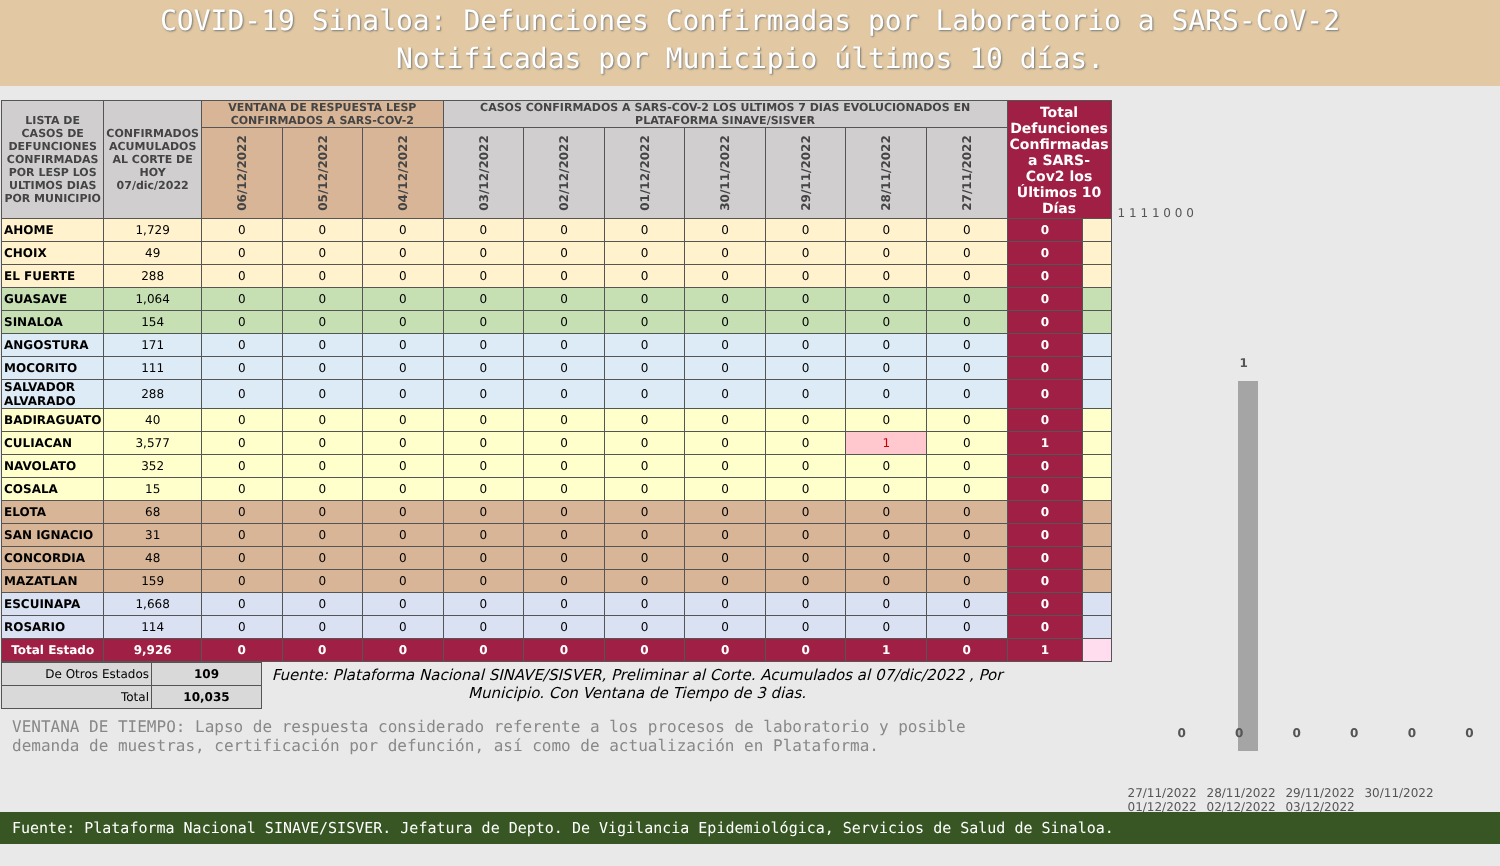COVID-19 Sinaloa: Defunciones Confirmadas por Laboratorio a SARS-CoV-2
Notificadas por Municipio últimos 10 días.
| LISTA DE CASOS DE DEFUNCIONES CONFIRMADAS POR LESP LOS ULTIMOS DIAS POR MUNICIPIO | CONFIRMADOS ACUMULADOS AL CORTE DE HOY 07/dic/2022 | VENTANA DE RESPUESTA LESP CONFIRMADOS A SARS-COV-2 | | | CASOS CONFIRMADOS A SARS-COV-2 LOS ULTIMOS 7 DIAS EVOLUCIONADOS EN PLATAFORMA SINAVE/SISVER | | | | | | | Total Defunciones Confirmadas a SARS-Cov2 los Últimos 10 Días | |
| --- | --- | --- | --- | --- | --- | --- | --- | --- | --- | --- | --- | --- | --- |
| | | 06/12/2022 | 05/12/2022 | 04/12/2022 | 03/12/2022 | 02/12/2022 | 01/12/2022 | 30/11/2022 | 29/11/2022 | 28/11/2022 | 27/11/2022 | | |
| AHOME | 1,729 | 0 | 0 | 0 | 0 | 0 | 0 | 0 | 0 | 0 | 0 | 0 | |
| CHOIX | 49 | 0 | 0 | 0 | 0 | 0 | 0 | 0 | 0 | 0 | 0 | 0 | |
| EL FUERTE | 288 | 0 | 0 | 0 | 0 | 0 | 0 | 0 | 0 | 0 | 0 | 0 | |
| GUASAVE | 1,064 | 0 | 0 | 0 | 0 | 0 | 0 | 0 | 0 | 0 | 0 | 0 | |
| SINALOA | 154 | 0 | 0 | 0 | 0 | 0 | 0 | 0 | 0 | 0 | 0 | 0 | |
| ANGOSTURA | 171 | 0 | 0 | 0 | 0 | 0 | 0 | 0 | 0 | 0 | 0 | 0 | |
| MOCORITO | 111 | 0 | 0 | 0 | 0 | 0 | 0 | 0 | 0 | 0 | 0 | 0 | |
| SALVADOR ALVARADO | 288 | 0 | 0 | 0 | 0 | 0 | 0 | 0 | 0 | 0 | 0 | 0 | |
| BADIRAGUATO | 40 | 0 | 0 | 0 | 0 | 0 | 0 | 0 | 0 | 0 | 0 | 0 | |
| CULIACAN | 3,577 | 0 | 0 | 0 | 0 | 0 | 0 | 0 | 0 | 1 | 0 | 1 | |
| NAVOLATO | 352 | 0 | 0 | 0 | 0 | 0 | 0 | 0 | 0 | 0 | 0 | 0 | |
| COSALA | 15 | 0 | 0 | 0 | 0 | 0 | 0 | 0 | 0 | 0 | 0 | 0 | |
| ELOTA | 68 | 0 | 0 | 0 | 0 | 0 | 0 | 0 | 0 | 0 | 0 | 0 | |
| SAN IGNACIO | 31 | 0 | 0 | 0 | 0 | 0 | 0 | 0 | 0 | 0 | 0 | 0 | |
| CONCORDIA | 48 | 0 | 0 | 0 | 0 | 0 | 0 | 0 | 0 | 0 | 0 | 0 | |
| MAZATLAN | 159 | 0 | 0 | 0 | 0 | 0 | 0 | 0 | 0 | 0 | 0 | 0 | |
| ESCUINAPA | 1,668 | 0 | 0 | 0 | 0 | 0 | 0 | 0 | 0 | 0 | 0 | 0 | |
| ROSARIO | 114 | 0 | 0 | 0 | 0 | 0 | 0 | 0 | 0 | 0 | 0 | 0 | |
| Total Estado | 9,926 | 0 | 0 | 0 | 0 | 0 | 0 | 0 | 0 | 1 | 0 | 1 | |
| De Otros Estados | 109 |
| Total | 10,035 |
Fuente: Plataforma Nacional SINAVE/SISVER, Preliminar al Corte. Acumulados al 07/dic/2022 , Por Municipio. Con Ventana de Tiempo de 3 dias.
VENTANA DE TIEMPO: Lapso de respuesta considerado referente a los procesos de laboratorio y posible demanda de muestras, certificación por defunción, así como de actualización en Plataforma.
1 1 1 1 0 0 0
1
0 0 0 0 0 0
27/11/2022 28/11/2022 29/11/2022 30/11/2022 01/12/2022 02/12/2022 03/12/2022
Fuente: Plataforma Nacional SINAVE/SISVER. Jefatura de Depto. De Vigilancia Epidemiológica, Servicios de Salud de Sinaloa.